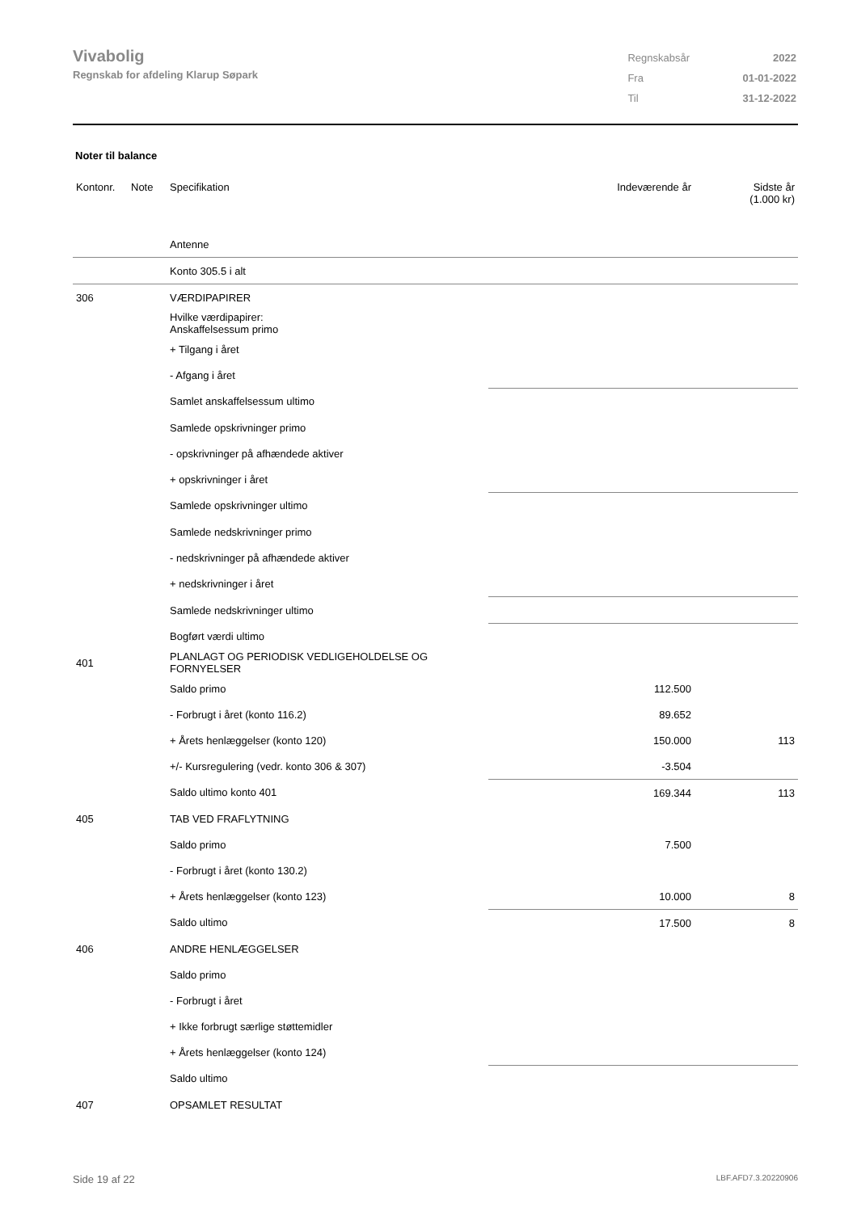Vivabolig
Regnskab for afdeling Klarup Søpark
| Regnskabsår | 2022 |
| Fra | 01-01-2022 |
| Til | 31-12-2022 |
Noter til balance
| Kontonr. | Note | Specifikation | Indeværende år | Sidste år (1.000 kr) |
| --- | --- | --- | --- | --- |
| | | Antenne | | |
| | | Konto 305.5 i alt | | |
| 306 | | VÆRDIPAPIRER | | |
| | | Hvilke værdipapirer: Anskaffelsessum primo | | |
| | | + Tilgang i året | | |
| | | - Afgang i året | | |
| | | Samlet anskaffelsessum ultimo | | |
| | | Samlede opskrivninger primo | | |
| | | - opskrivninger på afhændede aktiver | | |
| | | + opskrivninger i året | | |
| | | Samlede opskrivninger ultimo | | |
| | | Samlede nedskrivninger primo | | |
| | | - nedskrivninger på afhændede aktiver | | |
| | | + nedskrivninger i året | | |
| | | Samlede nedskrivninger ultimo | | |
| | | Bogført værdi ultimo | | |
| 401 | | PLANLAGT OG PERIODISK VEDLIGEHOLDELSE OG FORNYELSER | | |
| | | Saldo primo | 112.500 | |
| | | - Forbrugt i året (konto 116.2) | 89.652 | |
| | | + Årets henlæggelser (konto 120) | 150.000 | 113 |
| | | +/- Kursregulering (vedr. konto 306 & 307) | -3.504 | |
| | | Saldo ultimo konto 401 | 169.344 | 113 |
| 405 | | TAB VED FRAFLYTNING | | |
| | | Saldo primo | 7.500 | |
| | | - Forbrugt i året (konto 130.2) | | |
| | | + Årets henlæggelser (konto 123) | 10.000 | 8 |
| | | Saldo ultimo | 17.500 | 8 |
| 406 | | ANDRE HENLÆGGELSER | | |
| | | Saldo primo | | |
| | | - Forbrugt i året | | |
| | | + Ikke forbrugt særlige støttemidler | | |
| | | + Årets henlæggelser (konto 124) | | |
| | | Saldo ultimo | | |
| 407 | | OPSAMLET RESULTAT | | |
Side 19 af 22 LBF.AFD7.3.20220906